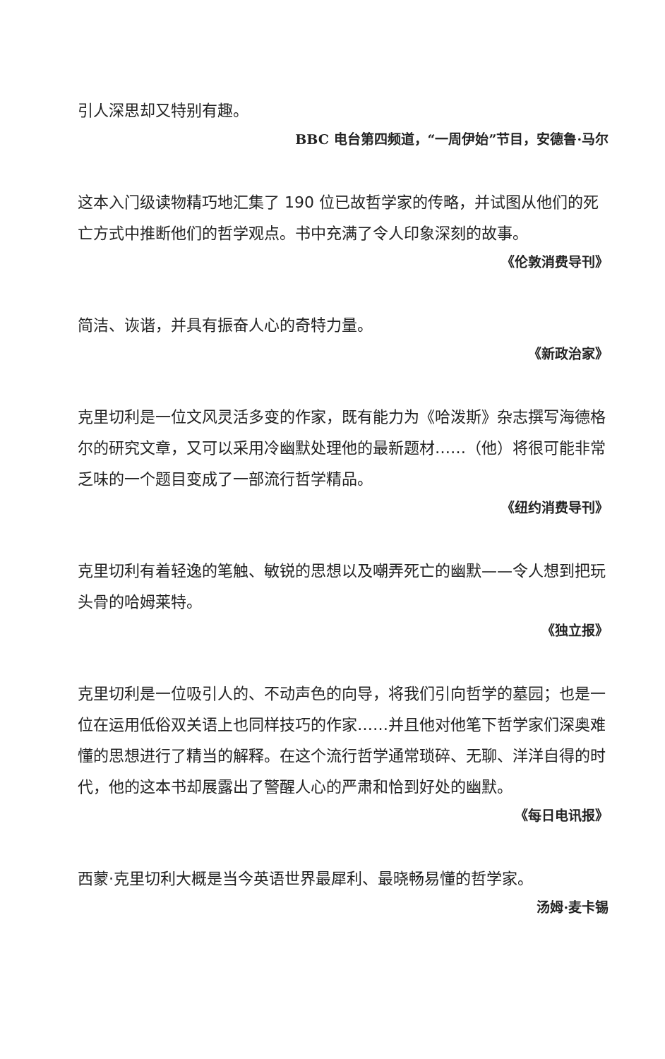引人深思却又特别有趣。
BBC 电台第四频道，“一周伊始”节目，安德鲁·马尔
这本入门级读物精巧地汇集了 190 位已故哲学家的传略，并试图从他们的死亡方式中推断他们的哲学观点。书中充满了令人印象深刻的故事。
《伦敦消费导刊》
简洁、诙谐，并具有振奋人心的奇特力量。
《新政治家》
克里切利是一位文风灵活多变的作家，既有能力为《哈泼斯》杂志撰写海德格尔的研究文章，又可以采用冷幽默处理他的最新题材……（他）将很可能非常乏味的一个题目变成了一部流行哲学精品。
《纽约消费导刊》
克里切利有着轻逸的笔触、敏锐的思想以及嘲弄死亡的幽默——令人想到把玩头骨的哈姆莱特。
《独立报》
克里切利是一位吸引人的、不动声色的向导，将我们引向哲学的墓园；也是一位在运用低俗双关语上也同样技巧的作家……并且他对他笔下哲学家们深奥难懂的思想进行了精当的解释。在这个流行哲学通常琐碎、无聊、洋洋自得的时代，他的这本书却展露出了警醒人心的严肃和恰到好处的幽默。
《每日电讯报》
西蒙·克里切利大概是当今英语世界最犀利、最晓畅易懂的哲学家。
汤姆·麦卡锡